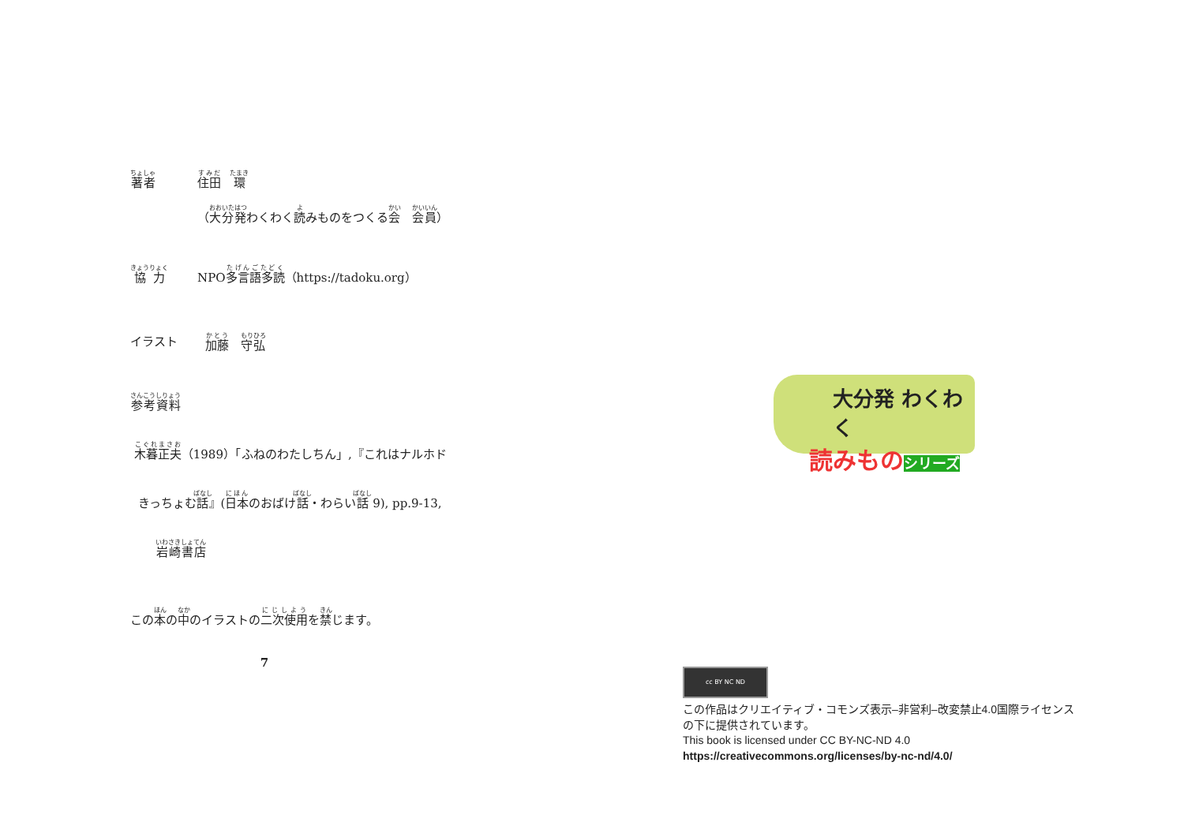著者
住田　環
（大分発わくわく読みものをつくる会　会員）
協力
NPO多言語多読（https://tadoku.org）
イラスト 加藤　守弘
参考資料
木暮正夫（1989）「ふねのわたしちん」,『これはナルホド
きっちょむ話』(日本のおばけ話・わらい話 9), pp.9-13,
岩崎書店
この本の中のイラストの二次使用を禁じます。
7
大分発 わくわく
読みものシリーズ
cc BY NC ND
この作品はクリエイティブ・コモンズ表示–非営利–改変禁止4.0国際ライセンス
の下に提供されています。
This book is licensed under CC BY-NC-ND 4.0
https://creativecommons.org/licenses/by-nc-nd/4.0/